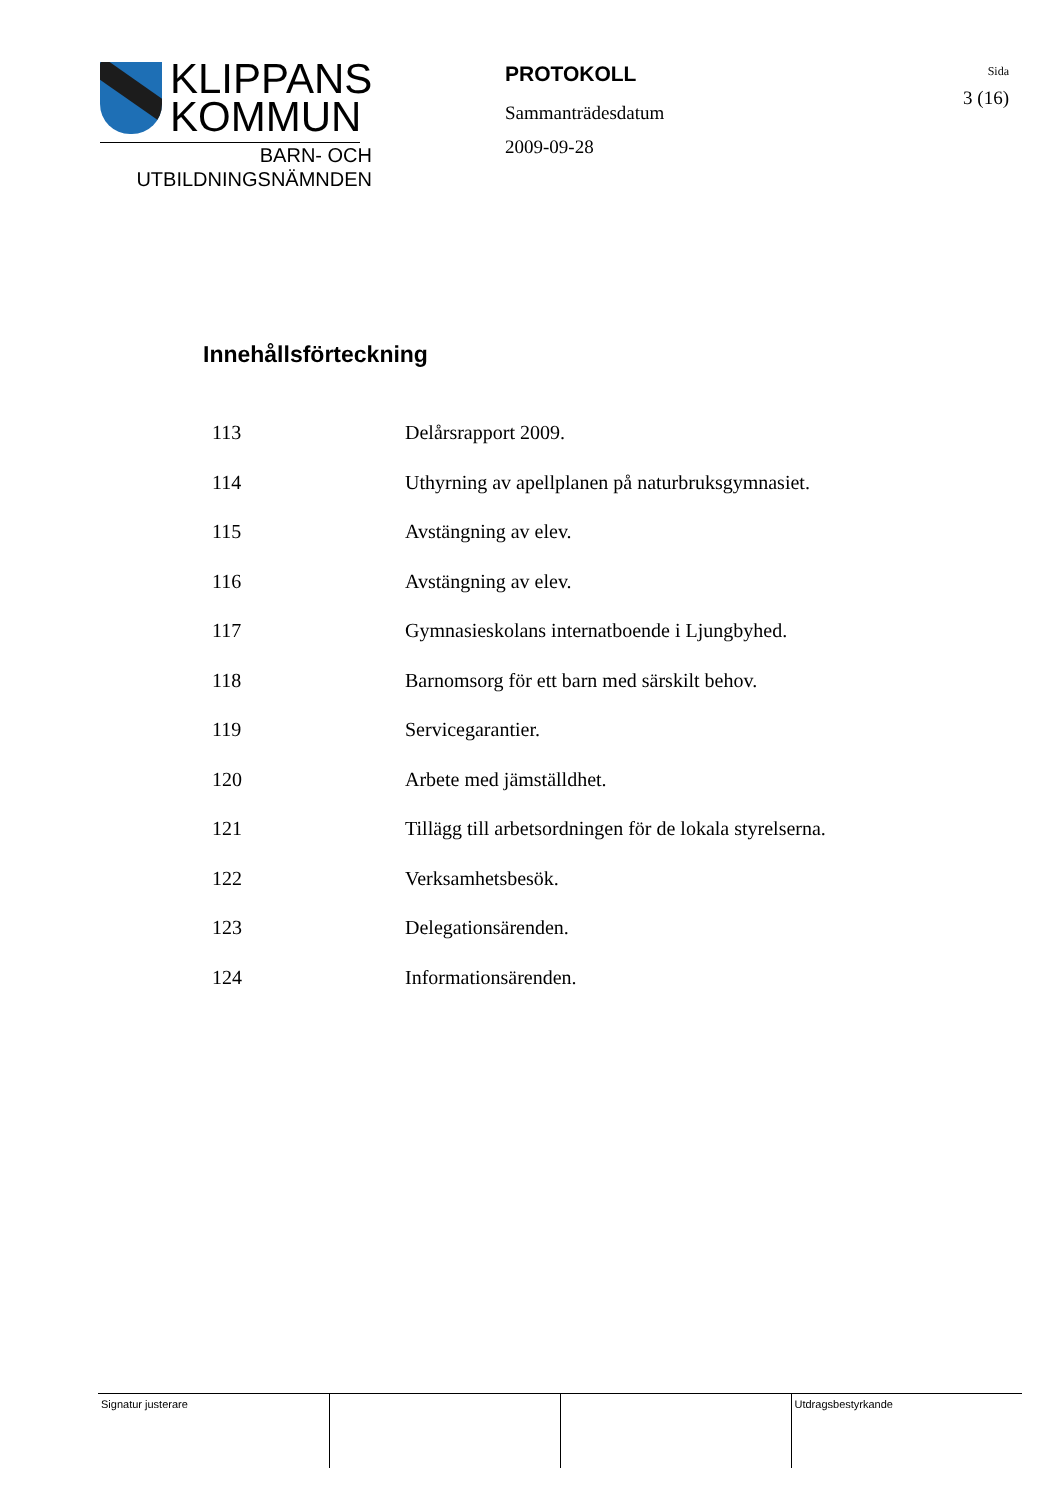KLIPPANS
KOMMUN
BARN- OCH
UTBILDNINGSNÄMNDEN
PROTOKOLL
Sammanträdesdatum
2009-09-28
Sida
3 (16)
Innehållsförteckning
| 113 | Delårsrapport 2009. |
| 114 | Uthyrning av apellplanen på naturbruksgymnasiet. |
| 115 | Avstängning av elev. |
| 116 | Avstängning av elev. |
| 117 | Gymnasieskolans internatboende i Ljungbyhed. |
| 118 | Barnomsorg för ett barn med särskilt behov. |
| 119 | Servicegarantier. |
| 120 | Arbete med jämställdhet. |
| 121 | Tillägg till arbetsordningen för de lokala styrelserna. |
| 122 | Verksamhetsbesök. |
| 123 | Delegationsärenden. |
| 124 | Informationsärenden. |
| Signatur justerare | | | Utdragsbestyrkande |